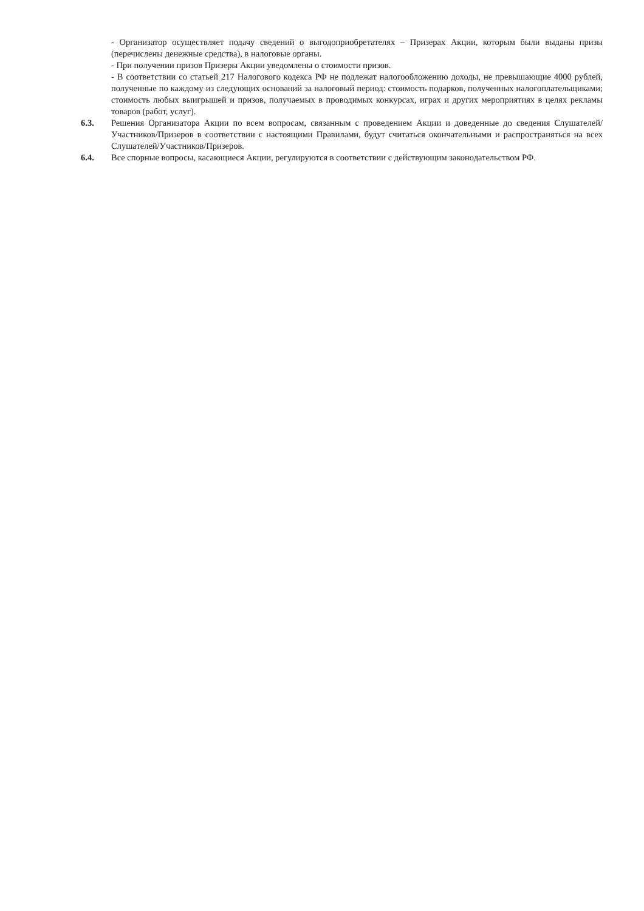- Организатор осуществляет подачу сведений о выгодоприобретателях – Призерах Акции, которым были выданы призы (перечислены денежные средства), в налоговые органы.
- При получении призов Призеры Акции уведомлены о стоимости призов.
- В соответствии со статьей 217 Налогового кодекса РФ не подлежат налогообложению доходы, не превышающие 4000 рублей, полученные по каждому из следующих оснований за налоговый период: стоимость подарков, полученных налогоплательщиками; стоимость любых выигрышей и призов, получаемых в проводимых конкурсах, играх и других мероприятиях в целях рекламы товаров (работ, услуг).
6.3. Решения Организатора Акции по всем вопросам, связанным с проведением Акции и доведенные до сведения Слушателей/Участников/Призеров в соответствии с настоящими Правилами, будут считаться окончательными и распространяться на всех Слушателей/Участников/Призеров.
6.4. Все спорные вопросы, касающиеся Акции, регулируются в соответствии с действующим законодательством РФ.